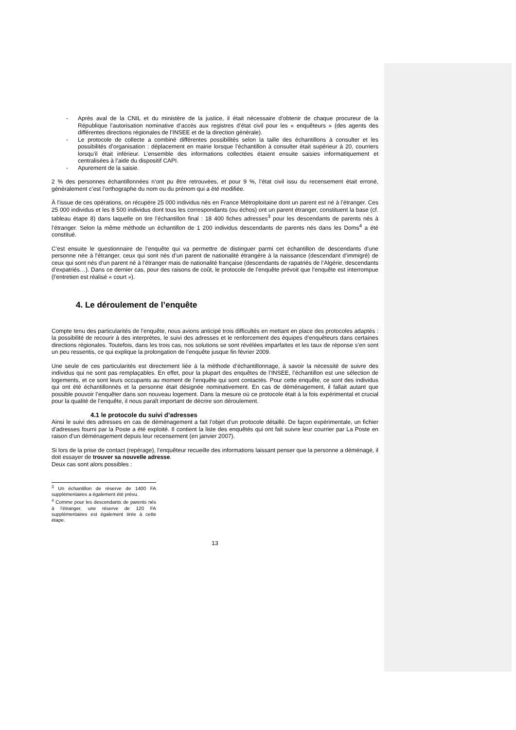- Après aval de la CNIL et du ministère de la justice, il était nécessaire d’obtenir de chaque procureur de la République l’autorisation nominative d’accès aux registres d’état civil pour les « enquêteurs » (des agents des différentes directions régionales de l’INSEE et de la direction générale).
- Le protocole de collecte a combiné différentes possibilités selon la taille des échantillons à consulter et les possibilités d’organisation : déplacement en mairie lorsque l’échantillon à consulter était supérieur à 20, courriers lorsqu’il était inférieur. L’ensemble des informations collectées étaient ensuite saisies informatiquement et centralisées à l’aide du dispositif CAPI.
- Apurement de la saisie.
2 % des personnes échantillonnées n’ont pu être retrouvées, et pour 9 %, l’état civil issu du recensement était erroné, généralement c’est l’orthographe du nom ou du prénom qui a été modifiée.
À l’issue de ces opérations, on récupère 25 000 individus nés en France Métroploitaine dont un parent est né à l’étranger. Ces 25 000 individus et les 8 500 individus dont tous les correspondants (ou échos) ont un parent étranger, constituent la base (cf. tableau étape 8) dans laquelle on tire l’échantillon final : 18 400 fiches adresses<sup>3</sup> pour les descendants de parents nés à l’étranger. Selon la même méthode un échantillon de 1 200 individus descendants de parents nés dans les Doms<sup>4</sup> a été constitué.
C’est ensuite le questionnaire de l’enquête qui va permettre de distinguer parmi cet échantillon de descendants d’une personne née à l’étranger, ceux qui sont nés d’un parent de nationalité étrangère à la naissance (descendant d’immigré) de ceux qui sont nés d’un parent né à l’étranger mais de nationalité française (descendants de rapatriés de l’Algérie, descendants d’expatriés…). Dans ce dernier cas, pour des raisons de coût, le protocole de l’enquête prévoit que l’enquête est interrompue (l’entretien est réalisé « court »).
4. Le déroulement de l’enquête
Compte tenu des particularités de l’enquête, nous avions anticipé trois difficultés en mettant en place des protocoles adaptés : la possibilité de recourir à des interprètes, le suivi des adresses et le renforcement des équipes d’enquêteurs dans certaines directions régionales. Toutefois, dans les trois cas, nos solutions se sont révélées imparfaites et les taux de réponse s’en sont un peu ressentis, ce qui explique la prolongation de l’enquête jusque fin février 2009.
Une seule de ces particularités est directement liée à la méthode d’échantillonnage, à savoir la nécessité de suivre des individus qui ne sont pas remplaçables. En effet, pour la plupart des enquêtes de l’INSEE, l’échantillon est une sélection de logements, et ce sont leurs occupants au moment de l’enquête qui sont contactés. Pour cette enquête, ce sont des individus qui ont été échantillonnés et la personne était désignée nominativement. En cas de déménagement, il fallait autant que possible pouvoir l’enquêter dans son nouveau logement. Dans la mesure où ce protocole était à la fois expérimental et crucial pour la qualité de l’enquête, il nous paraît important de décrire son déroulement.
4.1 le protocole du suivi d’adresses
Ainsi le suivi des adresses en cas de déménagement a fait l’objet d’un protocole détaillé. De façon expérimentale, un fichier d’adresses fourni par la Poste a été exploité. Il contient la liste des enquêtés qui ont fait suivre leur courrier par La Poste en raison d’un déménagement depuis leur recensement (en janvier 2007).
Si lors de la prise de contact (repérage), l’enquêteur recueille des informations laissant penser que la personne a déménagé, il doit essayer de trouver sa nouvelle adresse.
Deux cas sont alors possibles :
<sup>3</sup> Un échantillon de réserve de 1400 FA supplémentaires a également été prévu.
<sup>4</sup> Comme pour les descendants de parents nés à l’étranger, une réserve de 120 FA supplémentaires est également tirée à cette étape.
13